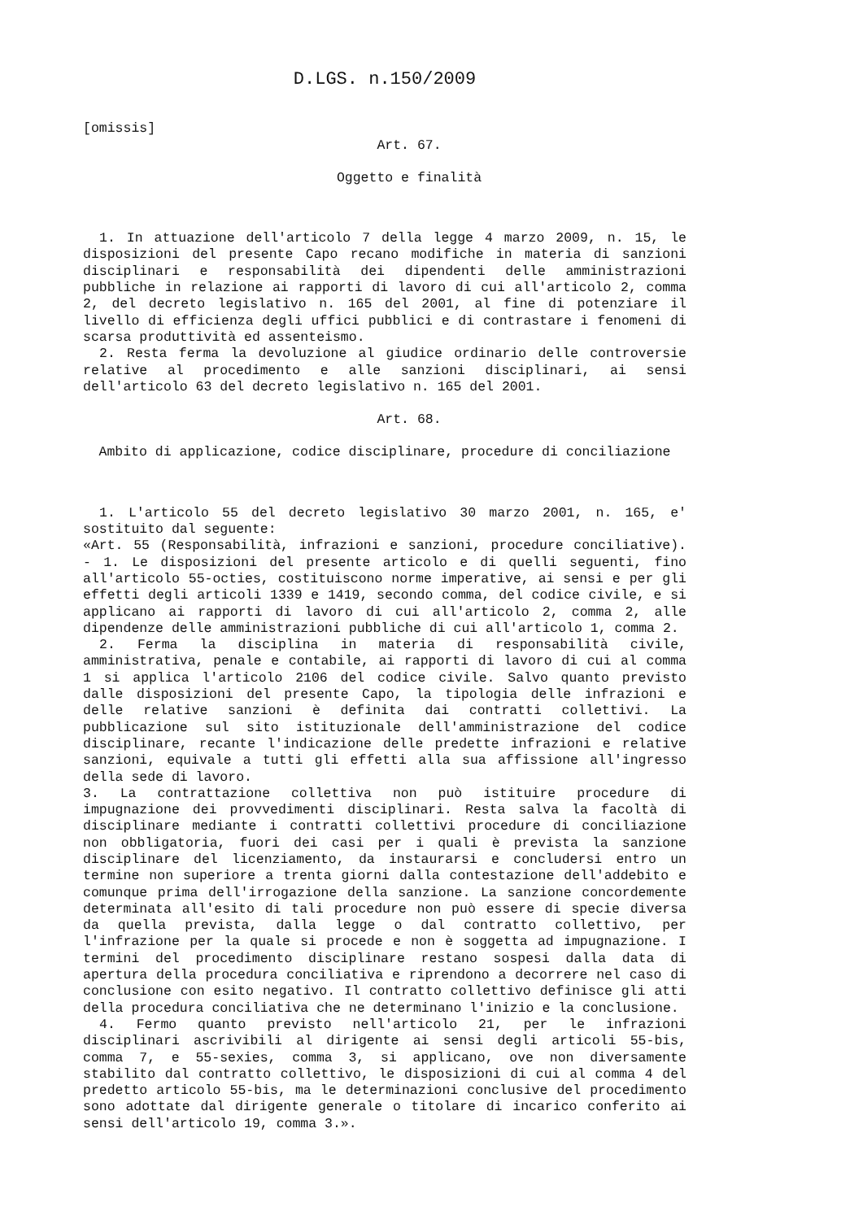D.LGS. n.150/2009
[omissis]
Art. 67.
Oggetto e finalità
1. In attuazione dell'articolo 7 della legge 4 marzo 2009, n. 15, le disposizioni del presente Capo recano modifiche in materia di sanzioni disciplinari e responsabilità dei dipendenti delle amministrazioni pubbliche in relazione ai rapporti di lavoro di cui all'articolo 2, comma 2, del decreto legislativo n. 165 del 2001, al fine di potenziare il livello di efficienza degli uffici pubblici e di contrastare i fenomeni di scarsa produttività ed assenteismo.
2. Resta ferma la devoluzione al giudice ordinario delle controversie relative al procedimento e alle sanzioni disciplinari, ai sensi dell'articolo 63 del decreto legislativo n. 165 del 2001.
Art. 68.
Ambito di applicazione, codice disciplinare, procedure di conciliazione
1. L'articolo 55 del decreto legislativo 30 marzo 2001, n. 165, e' sostituito dal seguente:
«Art. 55 (Responsabilità, infrazioni e sanzioni, procedure conciliative). - 1. Le disposizioni del presente articolo e di quelli seguenti, fino all'articolo 55-octies, costituiscono norme imperative, ai sensi e per gli effetti degli articoli 1339 e 1419, secondo comma, del codice civile, e si applicano ai rapporti di lavoro di cui all'articolo 2, comma 2, alle dipendenze delle amministrazioni pubbliche di cui all'articolo 1, comma 2.
2. Ferma la disciplina in materia di responsabilità civile, amministrativa, penale e contabile, ai rapporti di lavoro di cui al comma 1 si applica l'articolo 2106 del codice civile. Salvo quanto previsto dalle disposizioni del presente Capo, la tipologia delle infrazioni e delle relative sanzioni è definita dai contratti collettivi. La pubblicazione sul sito istituzionale dell'amministrazione del codice disciplinare, recante l'indicazione delle predette infrazioni e relative sanzioni, equivale a tutti gli effetti alla sua affissione all'ingresso della sede di lavoro.
3. La contrattazione collettiva non può istituire procedure di impugnazione dei provvedimenti disciplinari. Resta salva la facoltà di disciplinare mediante i contratti collettivi procedure di conciliazione non obbligatoria, fuori dei casi per i quali è prevista la sanzione disciplinare del licenziamento, da instaurarsi e concludersi entro un termine non superiore a trenta giorni dalla contestazione dell'addebito e comunque prima dell'irrogazione della sanzione. La sanzione concordemente determinata all'esito di tali procedure non può essere di specie diversa da quella prevista, dalla legge o dal contratto collettivo, per l'infrazione per la quale si procede e non è soggetta ad impugnazione. I termini del procedimento disciplinare restano sospesi dalla data di apertura della procedura conciliativa e riprendono a decorrere nel caso di conclusione con esito negativo. Il contratto collettivo definisce gli atti della procedura conciliativa che ne determinano l'inizio e la conclusione.
4. Fermo quanto previsto nell'articolo 21, per le infrazioni disciplinari ascrivibili al dirigente ai sensi degli articoli 55-bis, comma 7, e 55-sexies, comma 3, si applicano, ove non diversamente stabilito dal contratto collettivo, le disposizioni di cui al comma 4 del predetto articolo 55-bis, ma le determinazioni conclusive del procedimento sono adottate dal dirigente generale o titolare di incarico conferito ai sensi dell'articolo 19, comma 3.».